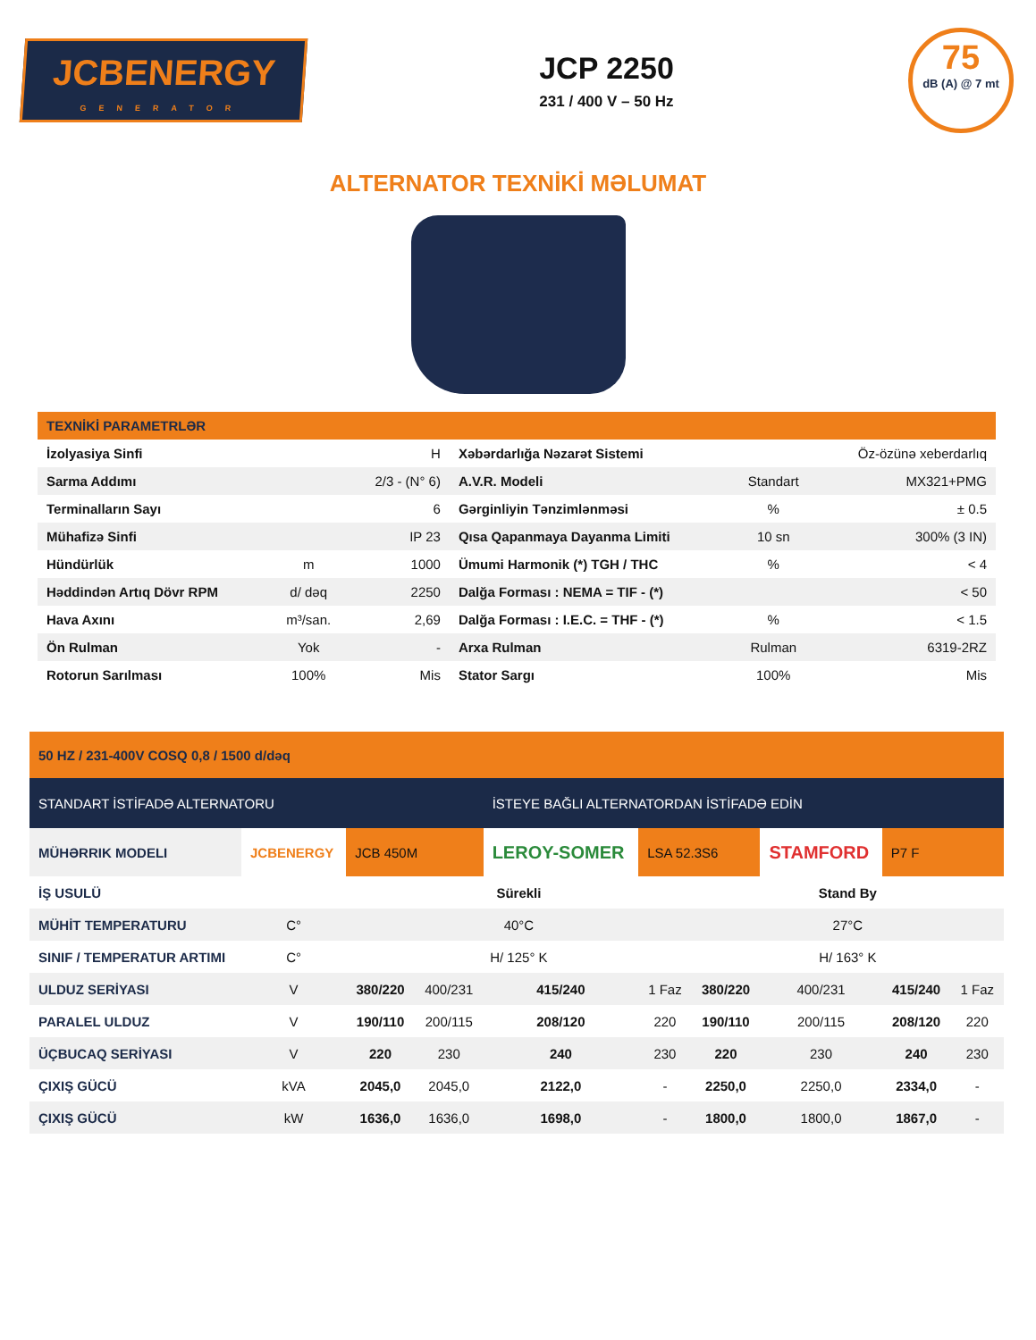JCBENERGY
GENERATOR
JCP 2250
231 / 400 V – 50 Hz
75
dB (A) @ 7 mt
ALTERNATOR TEXNİKİ MƏLUMAT
| TEXNİKİ PARAMETRLƏR | | | | | |
| İzolyasiya Sinfi | | H | Xəbərdarlığa Nəzarət Sistemi | | Öz-özünə xeberdarlıq |
| Sarma Addımı | | 2/3 - (N° 6) | A.V.R. Modeli | Standart | MX321+PMG |
| Terminalların Sayı | | 6 | Gərginliyin Tənzimlənməsi | % | ± 0.5 |
| Mühafizə Sinfi | | IP 23 | Qısa Qapanmaya Dayanma Limiti | 10 sn | 300% (3 IN) |
| Hündürlük | m | 1000 | Ümumi Harmonik (*) TGH / THC | % | < 4 |
| Həddindən Artıq Dövr RPM | d/ dəq | 2250 | Dalğa Forması : NEMA = TIF - (*) | | < 50 |
| Hava Axını | m³/san. | 2,69 | Dalğa Forması : I.E.C. = THF - (*) | % | < 1.5 |
| Ön Rulman | Yok | - | Arxa Rulman | Rulman | 6319-2RZ |
| Rotorun Sarılması | 100% | Mis | Stator Sargı | 100% | Mis |
| 50 HZ / 231-400V COSQ 0,8 / 1500 d/dəq | | | | | | | | | |
| STANDART İSTİFADƏ ALTERNATORU | | | | İSTEYE BAĞLI ALTERNATORDAN İSTİFADƏ EDİN | | | | | |
| MÜHƏRRIK MODELI | JCBENERGY | JCB 450M | | LEROY-SOMER | LSA 52.3S6 | | STAMFORD | P7 F | |
| İŞ USULÜ | | Sürekli | | | | Stand By | | | |
| MÜHİT TEMPERATURU | C° | 40°C | | | | 27°C | | | |
| SINIF / TEMPERATUR ARTIMI | C° | H/ 125° K | | | | H/ 163° K | | | |
| ULDUZ SERİYASI | V | 380/220 | 400/231 | 415/240 | 1 Faz | 380/220 | 400/231 | 415/240 | 1 Faz |
| PARALEL ULDUZ | V | 190/110 | 200/115 | 208/120 | 220 | 190/110 | 200/115 | 208/120 | 220 |
| ÜÇBUCAQ SERİYASI | V | 220 | 230 | 240 | 230 | 220 | 230 | 240 | 230 |
| ÇIXIŞ GÜCÜ | kVA | 2045,0 | 2045,0 | 2122,0 | - | 2250,0 | 2250,0 | 2334,0 | - |
| ÇIXIŞ GÜCÜ | kW | 1636,0 | 1636,0 | 1698,0 | - | 1800,0 | 1800,0 | 1867,0 | - |